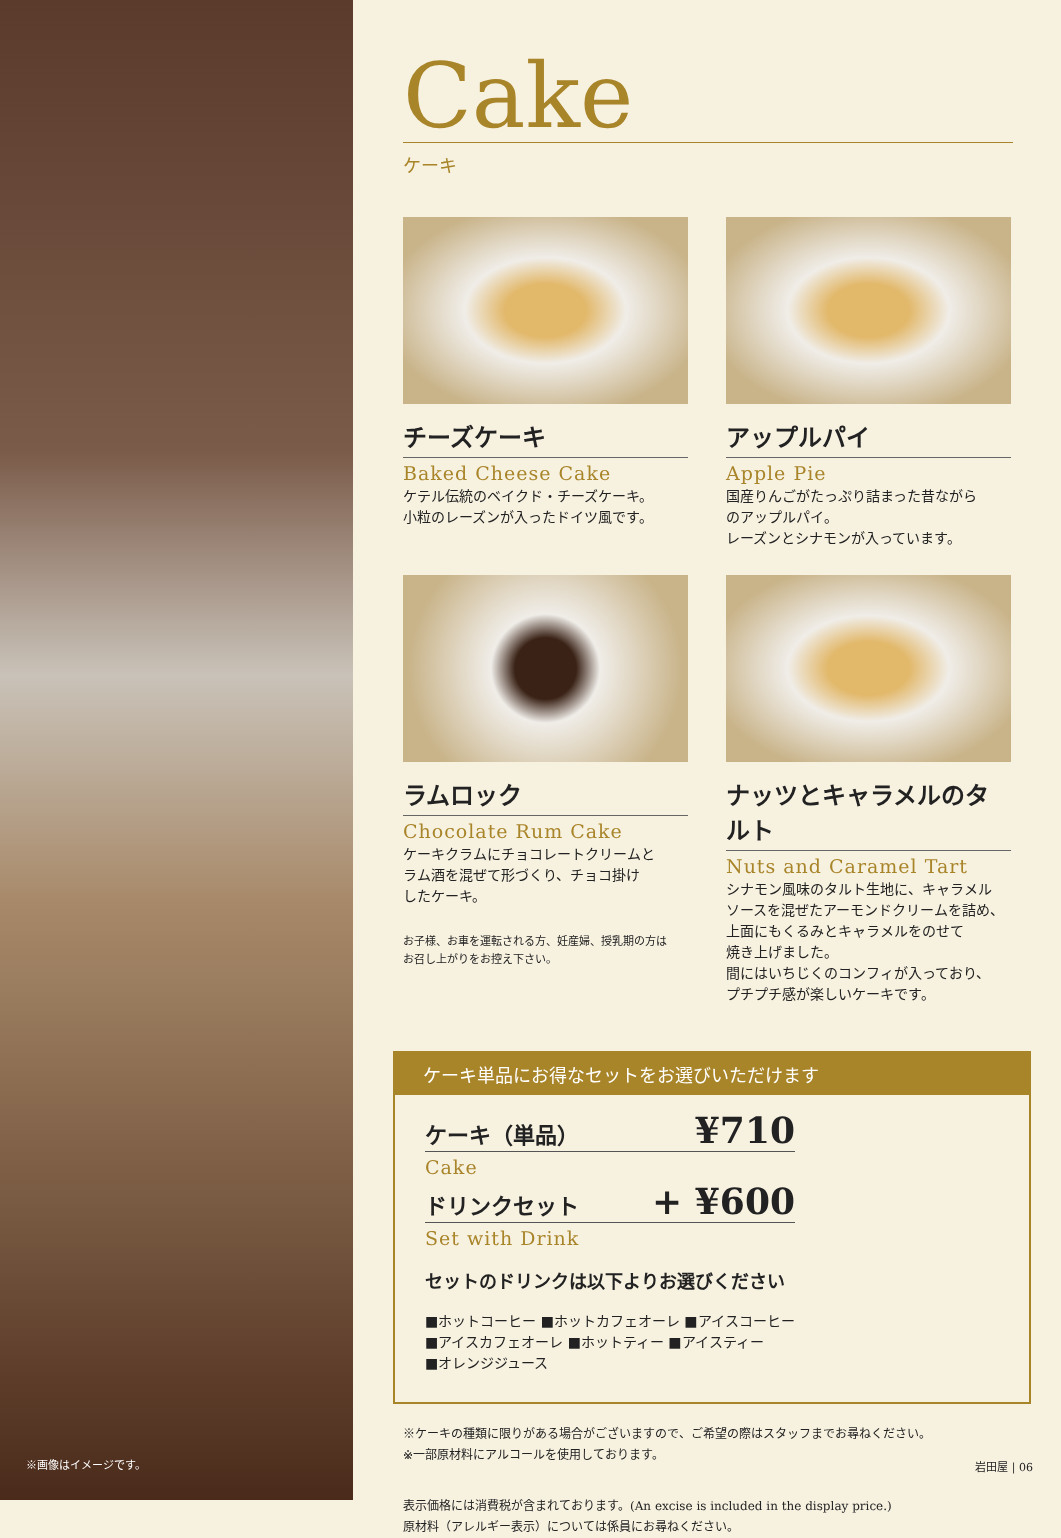※画像はイメージです。
Cake
ケーキ
チーズケーキ
Baked Cheese Cake
ケテル伝統のベイクド・チーズケーキ。
小粒のレーズンが入ったドイツ風です。
アップルパイ
Apple Pie
国産りんごがたっぷり詰まった昔ながら
のアップルパイ。
レーズンとシナモンが入っています。
ラムロック
Chocolate Rum Cake
ケーキクラムにチョコレートクリームと
ラム酒を混ぜて形づくり、チョコ掛け
したケーキ。
お子様、お車を運転される方、妊産婦、授乳期の方は
お召し上がりをお控え下さい。
ナッツとキャラメルのタルト
Nuts and Caramel Tart
シナモン風味のタルト生地に、キャラメル
ソースを混ぜたアーモンドクリームを詰め、
上面にもくるみとキャラメルをのせて
焼き上げました。
間にはいちじくのコンフィが入っており、
プチプチ感が楽しいケーキです。
ケーキ単品にお得なセットをお選びいただけます
ケーキ（単品） ¥710
Cake
ドリンクセット + ¥600
Set with Drink
セットのドリンクは以下よりお選びください
■ホットコーヒー ■ホットカフェオーレ ■アイスコーヒー
■アイスカフェオーレ ■ホットティー ■アイスティー
■オレンジジュース
※ケーキの種類に限りがある場合がございますので、ご希望の際はスタッフまでお尋ねください。
※一部原材料にアルコールを使用しております。
表示価格には消費税が含まれております。(An excise is included in the display price.)
原材料（アレルギー表示）については係員にお尋ねください。
岩田屋 | 06